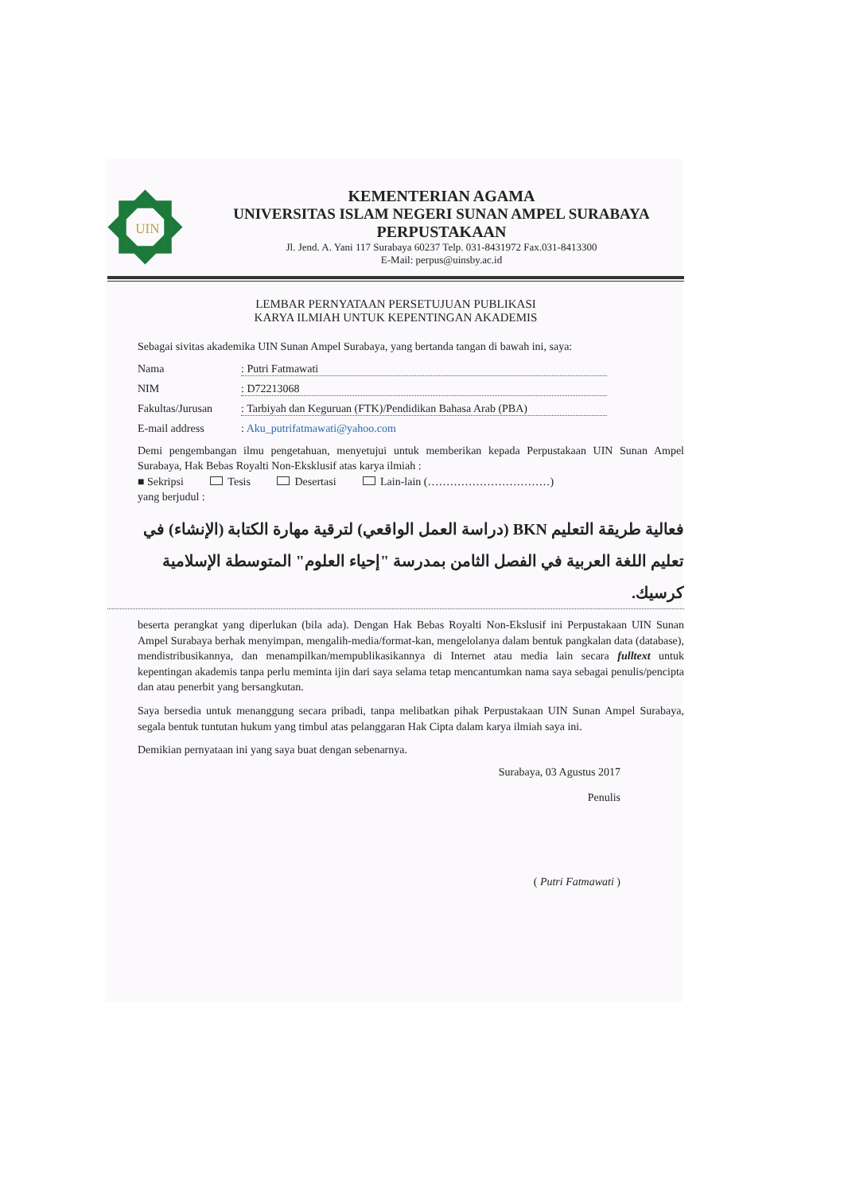UIN
KEMENTERIAN AGAMA
UNIVERSITAS ISLAM NEGERI SUNAN AMPEL SURABAYA
PERPUSTAKAAN
Jl. Jend. A. Yani 117 Surabaya 60237 Telp. 031-8431972 Fax.031-8413300
E-Mail: perpus@uinsby.ac.id
LEMBAR PERNYATAAN PERSETUJUAN PUBLIKASI
KARYA ILMIAH UNTUK KEPENTINGAN AKADEMIS
Sebagai sivitas akademika UIN Sunan Ampel Surabaya, yang bertanda tangan di bawah ini, saya:
Nama: Putri Fatmawati
NIM: D72213068
Fakultas/Jurusan: Tarbiyah dan Keguruan (FTK)/Pendidikan Bahasa Arab (PBA)
E-mail address: Aku_putrifatmawati@yahoo.com
Demi pengembangan ilmu pengetahuan, menyetujui untuk memberikan kepada Perpustakaan UIN Sunan Ampel Surabaya, Hak Bebas Royalti Non-Eksklusif atas karya ilmiah :
■ Sekripsi Tesis Desertasi Lain-lain (……………………………)
yang berjudul :
فعالية طريقة التعليم BKN (دراسة العمل الواقعي) لترقية مهارة الكتابة (الإنشاء) في تعليم اللغة العربية في الفصل الثامن بمدرسة "إحياء العلوم" المتوسطة الإسلامية كرسيك.
beserta perangkat yang diperlukan (bila ada). Dengan Hak Bebas Royalti Non-Ekslusif ini Perpustakaan UIN Sunan Ampel Surabaya berhak menyimpan, mengalih-media/format-kan, mengelolanya dalam bentuk pangkalan data (database), mendistribusikannya, dan menampilkan/mempublikasikannya di Internet atau media lain secara fulltext untuk kepentingan akademis tanpa perlu meminta ijin dari saya selama tetap mencantumkan nama saya sebagai penulis/pencipta dan atau penerbit yang bersangkutan.
Saya bersedia untuk menanggung secara pribadi, tanpa melibatkan pihak Perpustakaan UIN Sunan Ampel Surabaya, segala bentuk tuntutan hukum yang timbul atas pelanggaran Hak Cipta dalam karya ilmiah saya ini.
Demikian pernyataan ini yang saya buat dengan sebenarnya.
Surabaya, 03 Agustus 2017
Penulis
( Putri Fatmawati )